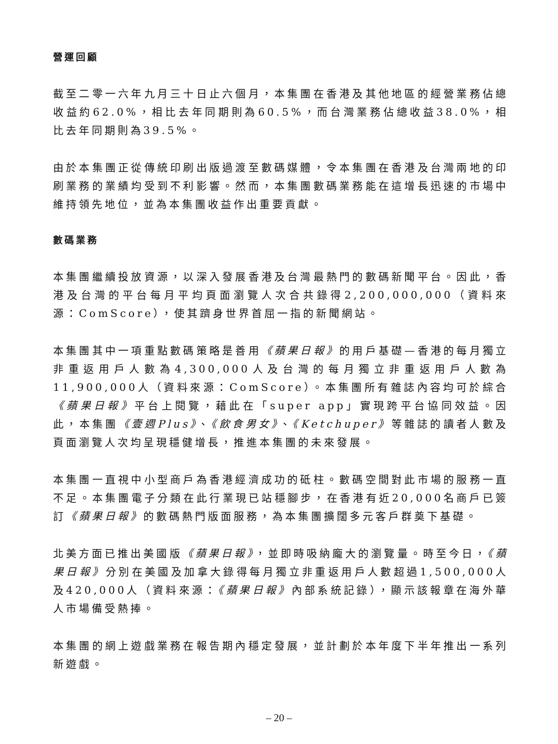營運回顧
截至二零一六年九月三十日止六個月，本集團在香港及其他地區的經營業務佔總收益約62.0%，相比去年同期則為60.5%，而台灣業務佔總收益38.0%，相比去年同期則為39.5%。
由於本集團正從傳統印刷出版過渡至數碼媒體，令本集團在香港及台灣兩地的印刷業務的業績均受到不利影響。然而，本集團數碼業務能在這增長迅速的市場中維持領先地位，並為本集團收益作出重要貢獻。
數碼業務
本集團繼續投放資源，以深入發展香港及台灣最熱門的數碼新聞平台。因此，香港及台灣的平台每月平均頁面瀏覽人次合共錄得2,200,000,000（資料來源：ComScore），使其躋身世界首屈一指的新聞網站。
本集團其中一項重點數碼策略是善用《蘋果日報》的用戶基礎—香港的每月獨立非重返用戶人數為4,300,000人及台灣的每月獨立非重返用戶人數為11,900,000人（資料來源：ComScore）。本集團所有雜誌內容均可於綜合《蘋果日報》平台上閱覽，藉此在「super app」實現跨平台協同效益。因此，本集團《壹週Plus》、《飲食男女》、《Ketchuper》等雜誌的讀者人數及頁面瀏覽人次均呈現穩健增長，推進本集團的未來發展。
本集團一直視中小型商戶為香港經濟成功的砥柱。數碼空間對此市場的服務一直不足。本集團電子分類在此行業現已站穩腳步，在香港有近20,000名商戶已簽訂《蘋果日報》的數碼熱門版面服務，為本集團擴闊多元客戶群奠下基礎。
北美方面已推出美國版《蘋果日報》，並即時吸納龐大的瀏覽量。時至今日，《蘋果日報》分別在美國及加拿大錄得每月獨立非重返用戶人數超過1,500,000人及420,000人（資料來源：《蘋果日報》內部系統記錄），顯示該報章在海外華人市場備受熱捧。
本集團的網上遊戲業務在報告期內穩定發展，並計劃於本年度下半年推出一系列新遊戲。
– 20 –